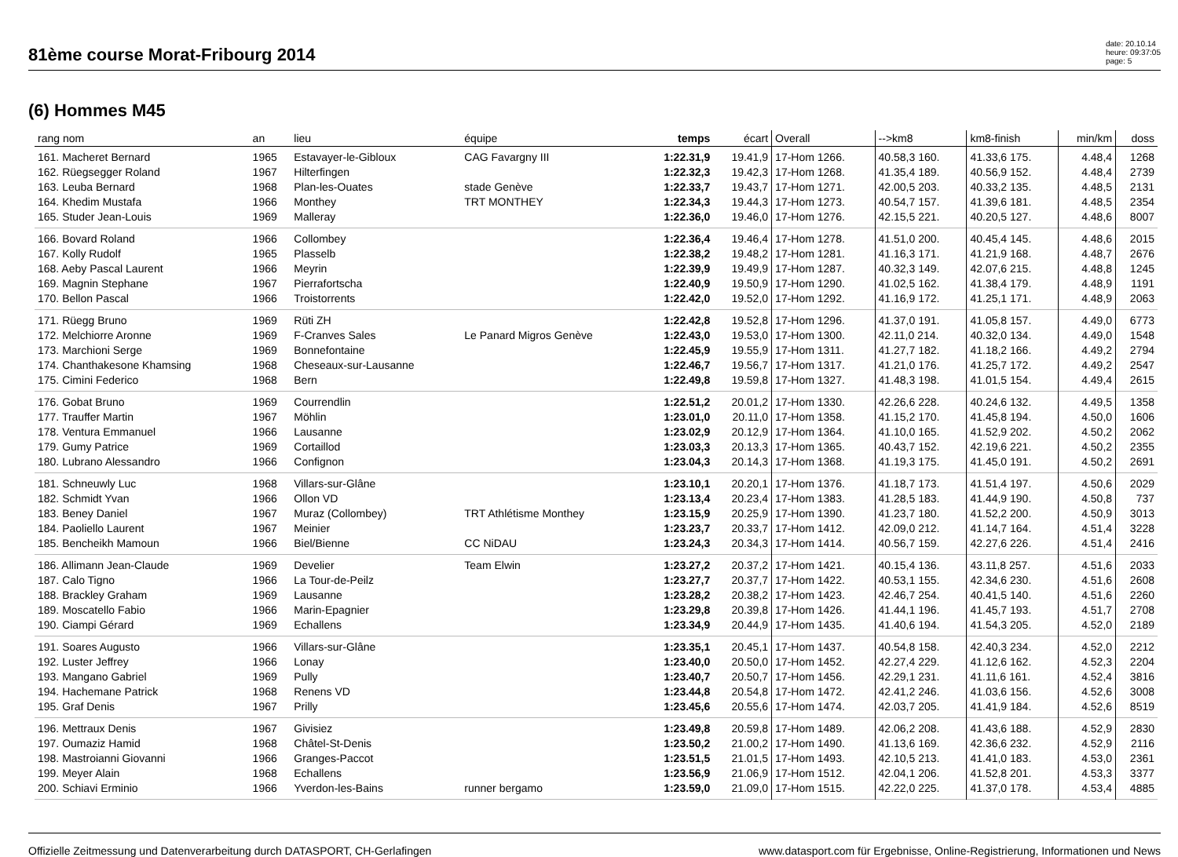81ème course Morat-Fribourg 2014
date: 20.10.14
heure: 09:37:05
page: 5
(6) Hommes M45
| rang nom | an | lieu | équipe | temps | écart | Overall | -->km8 | km8-finish | min/km | doss |
| --- | --- | --- | --- | --- | --- | --- | --- | --- | --- | --- |
| 161. Macheret Bernard | 1965 | Estavayer-le-Gibloux | CAG Favargny III | 1:22.31,9 | 19.41,9 | 17-Hom 1266. | 40.58,3 160. | 41.33,6 175. | 4.48,4 | 1268 |
| 162. Rüegsegger Roland | 1967 | Hilterfingen | | 1:22.32,3 | 19.42,3 | 17-Hom 1268. | 41.35,4 189. | 40.56,9 152. | 4.48,4 | 2739 |
| 163. Leuba Bernard | 1968 | Plan-les-Ouates | stade Genève | 1:22.33,7 | 19.43,7 | 17-Hom 1271. | 42.00,5 203. | 40.33,2 135. | 4.48,5 | 2131 |
| 164. Khedim Mustafa | 1966 | Monthey | TRT MONTHEY | 1:22.34,3 | 19.44,3 | 17-Hom 1273. | 40.54,7 157. | 41.39,6 181. | 4.48,5 | 2354 |
| 165. Studer Jean-Louis | 1969 | Malleray | | 1:22.36,0 | 19.46,0 | 17-Hom 1276. | 42.15,5 221. | 40.20,5 127. | 4.48,6 | 8007 |
| 166. Bovard Roland | 1966 | Collombey | | 1:22.36,4 | 19.46,4 | 17-Hom 1278. | 41.51,0 200. | 40.45,4 145. | 4.48,6 | 2015 |
| 167. Kolly Rudolf | 1965 | Plasselb | | 1:22.38,2 | 19.48,2 | 17-Hom 1281. | 41.16,3 171. | 41.21,9 168. | 4.48,7 | 2676 |
| 168. Aeby Pascal Laurent | 1966 | Meyrin | | 1:22.39,9 | 19.49,9 | 17-Hom 1287. | 40.32,3 149. | 42.07,6 215. | 4.48,8 | 1245 |
| 169. Magnin Stephane | 1967 | Pierrafortscha | | 1:22.40,9 | 19.50,9 | 17-Hom 1290. | 41.02,5 162. | 41.38,4 179. | 4.48,9 | 1191 |
| 170. Bellon Pascal | 1966 | Troistorrents | | 1:22.42,0 | 19.52,0 | 17-Hom 1292. | 41.16,9 172. | 41.25,1 171. | 4.48,9 | 2063 |
| 171. Rüegg Bruno | 1969 | Rüti ZH | | 1:22.42,8 | 19.52,8 | 17-Hom 1296. | 41.37,0 191. | 41.05,8 157. | 4.49,0 | 6773 |
| 172. Melchiorre Aronne | 1969 | F-Cranves Sales | Le Panard Migros Genève | 1:22.43,0 | 19.53,0 | 17-Hom 1300. | 42.11,0 214. | 40.32,0 134. | 4.49,0 | 1548 |
| 173. Marchioni Serge | 1969 | Bonnefontaine | | 1:22.45,9 | 19.55,9 | 17-Hom 1311. | 41.27,7 182. | 41.18,2 166. | 4.49,2 | 2794 |
| 174. Chanthakesone Khamsing | 1968 | Cheseaux-sur-Lausanne | | 1:22.46,7 | 19.56,7 | 17-Hom 1317. | 41.21,0 176. | 41.25,7 172. | 4.49,2 | 2547 |
| 175. Cimini Federico | 1968 | Bern | | 1:22.49,8 | 19.59,8 | 17-Hom 1327. | 41.48,3 198. | 41.01,5 154. | 4.49,4 | 2615 |
| 176. Gobat Bruno | 1969 | Courrendlin | | 1:22.51,2 | 20.01,2 | 17-Hom 1330. | 42.26,6 228. | 40.24,6 132. | 4.49,5 | 1358 |
| 177. Trauffer Martin | 1967 | Möhlin | | 1:23.01,0 | 20.11,0 | 17-Hom 1358. | 41.15,2 170. | 41.45,8 194. | 4.50,0 | 1606 |
| 178. Ventura Emmanuel | 1966 | Lausanne | | 1:23.02,9 | 20.12,9 | 17-Hom 1364. | 41.10,0 165. | 41.52,9 202. | 4.50,2 | 2062 |
| 179. Gumy Patrice | 1969 | Cortaillod | | 1:23.03,3 | 20.13,3 | 17-Hom 1365. | 40.43,7 152. | 42.19,6 221. | 4.50,2 | 2355 |
| 180. Lubrano Alessandro | 1966 | Confignon | | 1:23.04,3 | 20.14,3 | 17-Hom 1368. | 41.19,3 175. | 41.45,0 191. | 4.50,2 | 2691 |
| 181. Schneuwly Luc | 1968 | Villars-sur-Glâne | | 1:23.10,1 | 20.20,1 | 17-Hom 1376. | 41.18,7 173. | 41.51,4 197. | 4.50,6 | 2029 |
| 182. Schmidt Yvan | 1966 | Ollon VD | | 1:23.13,4 | 20.23,4 | 17-Hom 1383. | 41.28,5 183. | 41.44,9 190. | 4.50,8 | 737 |
| 183. Beney Daniel | 1967 | Muraz (Collombey) | TRT Athlétisme Monthey | 1:23.15,9 | 20.25,9 | 17-Hom 1390. | 41.23,7 180. | 41.52,2 200. | 4.50,9 | 3013 |
| 184. Paoliello Laurent | 1967 | Meinier | | 1:23.23,7 | 20.33,7 | 17-Hom 1412. | 42.09,0 212. | 41.14,7 164. | 4.51,4 | 3228 |
| 185. Bencheikh Mamoun | 1966 | Biel/Bienne | CC NiDAU | 1:23.24,3 | 20.34,3 | 17-Hom 1414. | 40.56,7 159. | 42.27,6 226. | 4.51,4 | 2416 |
| 186. Allimann Jean-Claude | 1969 | Develier | Team Elwin | 1:23.27,2 | 20.37,2 | 17-Hom 1421. | 40.15,4 136. | 43.11,8 257. | 4.51,6 | 2033 |
| 187. Calo Tigno | 1966 | La Tour-de-Peilz | | 1:23.27,7 | 20.37,7 | 17-Hom 1422. | 40.53,1 155. | 42.34,6 230. | 4.51,6 | 2608 |
| 188. Brackley Graham | 1969 | Lausanne | | 1:23.28,2 | 20.38,2 | 17-Hom 1423. | 42.46,7 254. | 40.41,5 140. | 4.51,6 | 2260 |
| 189. Moscatello Fabio | 1966 | Marin-Epagnier | | 1:23.29,8 | 20.39,8 | 17-Hom 1426. | 41.44,1 196. | 41.45,7 193. | 4.51,7 | 2708 |
| 190. Ciampi Gérard | 1969 | Echallens | | 1:23.34,9 | 20.44,9 | 17-Hom 1435. | 41.40,6 194. | 41.54,3 205. | 4.52,0 | 2189 |
| 191. Soares Augusto | 1966 | Villars-sur-Glâne | | 1:23.35,1 | 20.45,1 | 17-Hom 1437. | 40.54,8 158. | 42.40,3 234. | 4.52,0 | 2212 |
| 192. Luster Jeffrey | 1966 | Lonay | | 1:23.40,0 | 20.50,0 | 17-Hom 1452. | 42.27,4 229. | 41.12,6 162. | 4.52,3 | 2204 |
| 193. Mangano Gabriel | 1969 | Pully | | 1:23.40,7 | 20.50,7 | 17-Hom 1456. | 42.29,1 231. | 41.11,6 161. | 4.52,4 | 3816 |
| 194. Hachemane Patrick | 1968 | Renens VD | | 1:23.44,8 | 20.54,8 | 17-Hom 1472. | 42.41,2 246. | 41.03,6 156. | 4.52,6 | 3008 |
| 195. Graf Denis | 1967 | Prilly | | 1:23.45,6 | 20.55,6 | 17-Hom 1474. | 42.03,7 205. | 41.41,9 184. | 4.52,6 | 8519 |
| 196. Mettraux Denis | 1967 | Givisiez | | 1:23.49,8 | 20.59,8 | 17-Hom 1489. | 42.06,2 208. | 41.43,6 188. | 4.52,9 | 2830 |
| 197. Oumaziz Hamid | 1968 | Châtel-St-Denis | | 1:23.50,2 | 21.00,2 | 17-Hom 1490. | 41.13,6 169. | 42.36,6 232. | 4.52,9 | 2116 |
| 198. Mastroianni Giovanni | 1966 | Granges-Paccot | | 1:23.51,5 | 21.01,5 | 17-Hom 1493. | 42.10,5 213. | 41.41,0 183. | 4.53,0 | 2361 |
| 199. Meyer Alain | 1968 | Echallens | | 1:23.56,9 | 21.06,9 | 17-Hom 1512. | 42.04,1 206. | 41.52,8 201. | 4.53,3 | 3377 |
| 200. Schiavi Erminio | 1966 | Yverdon-les-Bains | runner bergamo | 1:23.59,0 | 21.09,0 | 17-Hom 1515. | 42.22,0 225. | 41.37,0 178. | 4.53,4 | 4885 |
Offizielle Zeitmessung und Datenverarbeitung durch DATASPORT, CH-Gerlafingen www.datasport.com für Ergebnisse, Online-Registrierung, Informationen und News